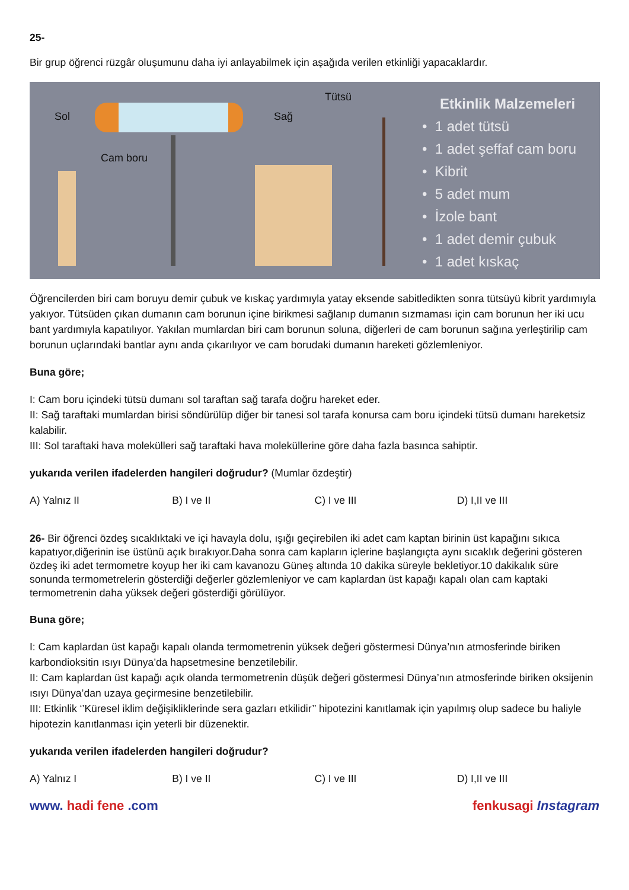25-
Bir grup öğrenci rüzgâr oluşumunu daha iyi anlayabilmek için aşağıda verilen etkinliği yapacaklardır.
Sol
Cam boru
Sağ
Tütsü
Etkinlik Malzemeleri
• 1 adet tütsü
• 1 adet şeffaf cam boru
• Kibrit
• 5 adet mum
• İzole bant
• 1 adet demir çubuk
• 1 adet kıskaç
Öğrencilerden biri cam boruyu demir çubuk ve kıskaç yardımıyla yatay eksende sabitledikten sonra tütsüyü kibrit yardımıyla yakıyor. Tütsüden çıkan dumanın cam borunun içine birikmesi sağlanıp dumanın sızmaması için cam borunun her iki ucu bant yardımıyla kapatılıyor. Yakılan mumlardan biri cam borunun soluna, diğerleri de cam borunun sağına yerleştirilip cam borunun uçlarındaki bantlar aynı anda çıkarılıyor ve cam borudaki dumanın hareketi gözlemleniyor.
Buna göre;
I: Cam boru içindeki tütsü dumanı sol taraftan sağ tarafa doğru hareket eder.
II: Sağ taraftaki mumlardan birisi söndürülüp diğer bir tanesi sol tarafa konursa cam boru içindeki tütsü dumanı hareketsiz kalabilir.
III: Sol taraftaki hava molekülleri sağ taraftaki hava moleküllerine göre daha fazla basınca sahiptir.
yukarıda verilen ifadelerden hangileri doğrudur? (Mumlar özdeştir)
A) Yalnız II B) I ve II C) I ve III D) I,II ve III
26- Bir öğrenci özdeş sıcaklıktaki ve içi havayla dolu, ışığı geçirebilen iki adet cam kaptan birinin üst kapağını sıkıca kapatıyor,diğerinin ise üstünü açık bırakıyor.Daha sonra cam kapların içlerine başlangıçta aynı sıcaklık değerini gösteren özdeş iki adet termometre koyup her iki cam kavanozu Güneş altında 10 dakika süreyle bekletiyor.10 dakikalık süre sonunda termometrelerin gösterdiği değerler gözlemleniyor ve cam kaplardan üst kapağı kapalı olan cam kaptaki termometrenin daha yüksek değeri gösterdiği görülüyor.
Buna göre;
I: Cam kaplardan üst kapağı kapalı olanda termometrenin yüksek değeri göstermesi Dünya’nın atmosferinde biriken karbondioksitin ısıyı Dünya’da hapsetmesine benzetilebilir.
II: Cam kaplardan üst kapağı açık olanda termometrenin düşük değeri göstermesi Dünya’nın atmosferinde biriken oksijenin ısıyı Dünya’dan uzaya geçirmesine benzetilebilir.
III: Etkinlik ‘’Küresel iklim değişikliklerinde sera gazları etkilidir’’ hipotezini kanıtlamak için yapılmış olup sadece bu haliyle hipotezin kanıtlanması için yeterli bir düzenektir.
yukarıda verilen ifadelerden hangileri doğrudur?
A) Yalnız I B) I ve II C) I ve III D) I,II ve III
www. hadi fene .com fenkusagi Instagram